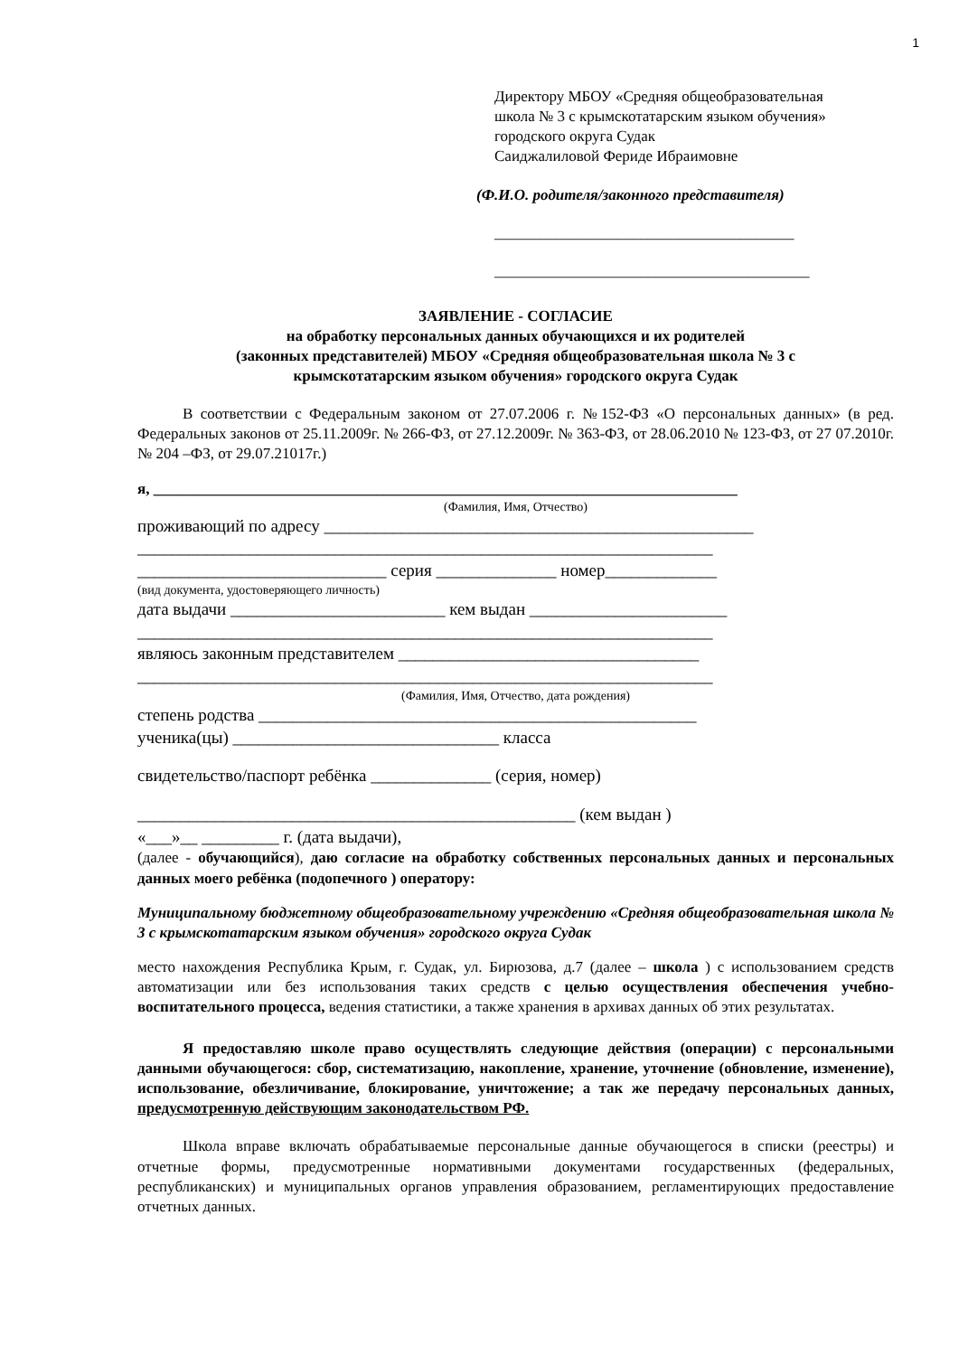1
Директору МБОУ «Средняя общеобразовательная
школа № 3 с крымскотатарским языком обучения»
городского округа Судак
Саиджалиловой Фериде Ибраимовне
(Ф.И.О. родителя/законного представителя)
_______________________________________
_________________________________________
ЗАЯВЛЕНИЕ - СОГЛАСИЕ
на обработку персональных данных обучающихся и их родителей
(законных представителей) МБОУ «Средняя общеобразовательная школа № 3 с
крымскотатарским языком обучения» городского округа Судак
В соответствии с Федеральным законом от 27.07.2006 г. №152-ФЗ «О персональных данных» (в ред. Федеральных законов от 25.11.2009г. № 266-ФЗ, от 27.12.2009г. № 363-ФЗ, от 28.06.2010 № 123-ФЗ, от 27 07.2010г. № 204 –ФЗ, от 29.07.21017г.)
я, ____________________________________________________________________________
(Фамилия, Имя, Отчество)
проживающий по адресу __________________________________________________
___________________________________________________________________
_____________________________ серия ______________ номер_____________
(вид документа, удостоверяющего личность)
дата выдачи _________________________ кем выдан _______________________
___________________________________________________________________
являюсь законным представителем ___________________________________
___________________________________________________________________
(Фамилия, Имя, Отчество, дата рождения)
степень родства ___________________________________________________
ученика(цы) _______________________________ класса
свидетельство/паспорт ребёнка ______________ (серия, номер)
___________________________________________________ (кем выдан )
«___»__ _________ г. (дата выдачи),
(далее - обучающийся), даю согласие на обработку собственных персональных данных и персональных данных моего ребёнка (подопечного ) оператору:
Муниципальному бюджетному общеобразовательному учреждению «Средняя общеобразовательная школа № 3 с крымскотатарским языком обучения» городского округа Судак
место нахождения Республика Крым, г. Судак, ул. Бирюзова, д.7 (далее – школа ) с использованием средств автоматизации или без использования таких средств с целью осуществления обеспечения учебно-воспитательного процесса, ведения статистики, а также хранения в архивах данных об этих результатах.
Я предоставляю школе право осуществлять следующие действия (операции) с персональными данными обучающегося: сбор, систематизацию, накопление, хранение, уточнение (обновление, изменение), использование, обезличивание, блокирование, уничтожение; а так же передачу персональных данных, предусмотренную действующим законодательством РФ.
Школа вправе включать обрабатываемые персональные данные обучающегося в списки (реестры) и отчетные формы, предусмотренные нормативными документами государственных (федеральных, республиканских) и муниципальных органов управления образованием, регламентирующих предоставление отчетных данных.